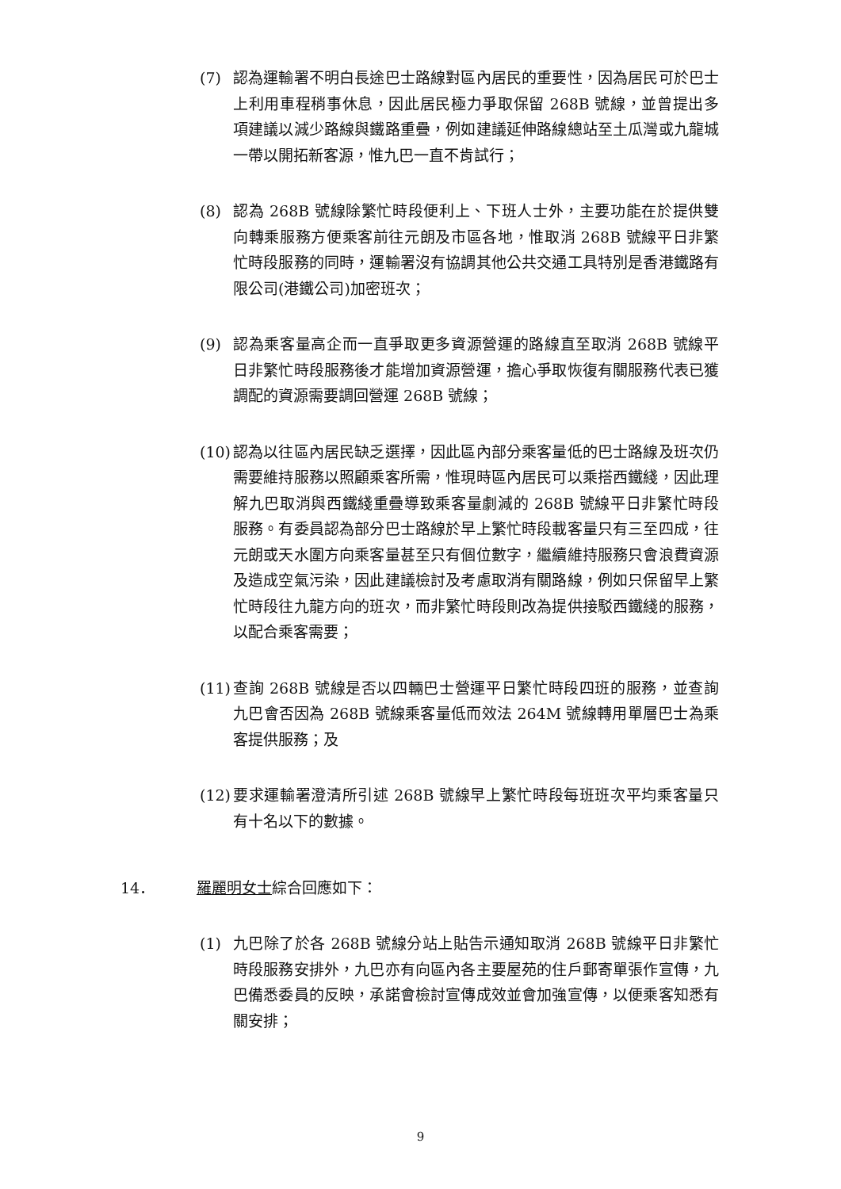(7) 認為運輸署不明白長途巴士路線對區內居民的重要性，因為居民可於巴士上利用車程稍事休息，因此居民極力爭取保留 268B 號線，並曾提出多項建議以減少路線與鐵路重疊，例如建議延伸路線總站至土瓜灣或九龍城一帶以開拓新客源，惟九巴一直不肯試行；
(8) 認為 268B 號線除繁忙時段便利上、下班人士外，主要功能在於提供雙向轉乘服務方便乘客前往元朗及市區各地，惟取消 268B 號線平日非繁忙時段服務的同時，運輸署沒有協調其他公共交通工具特別是香港鐵路有限公司(港鐵公司)加密班次；
(9) 認為乘客量高企而一直爭取更多資源營運的路線直至取消 268B 號線平日非繁忙時段服務後才能增加資源營運，擔心爭取恢復有關服務代表已獲調配的資源需要調回營運 268B 號線；
(10) 認為以往區內居民缺乏選擇，因此區內部分乘客量低的巴士路線及班次仍需要維持服務以照顧乘客所需，惟現時區內居民可以乘搭西鐵綫，因此理解九巴取消與西鐵綫重疊導致乘客量劇減的 268B 號線平日非繁忙時段服務。有委員認為部分巴士路線於早上繁忙時段載客量只有三至四成，往元朗或天水圍方向乘客量甚至只有個位數字，繼續維持服務只會浪費資源及造成空氣污染，因此建議檢討及考慮取消有關路線，例如只保留早上繁忙時段往九龍方向的班次，而非繁忙時段則改為提供接駁西鐵綫的服務，以配合乘客需要；
(11) 查詢 268B 號線是否以四輛巴士營運平日繁忙時段四班的服務，並查詢九巴會否因為 268B 號線乘客量低而效法 264M 號線轉用單層巴士為乘客提供服務；及
(12) 要求運輸署澄清所引述 268B 號線早上繁忙時段每班班次平均乘客量只有十名以下的數據。
14． 羅麗明女士綜合回應如下：
(1) 九巴除了於各 268B 號線分站上貼告示通知取消 268B 號線平日非繁忙時段服務安排外，九巴亦有向區內各主要屋苑的住戶郵寄單張作宣傳，九巴備悉委員的反映，承諾會檢討宣傳成效並會加強宣傳，以便乘客知悉有關安排；
9